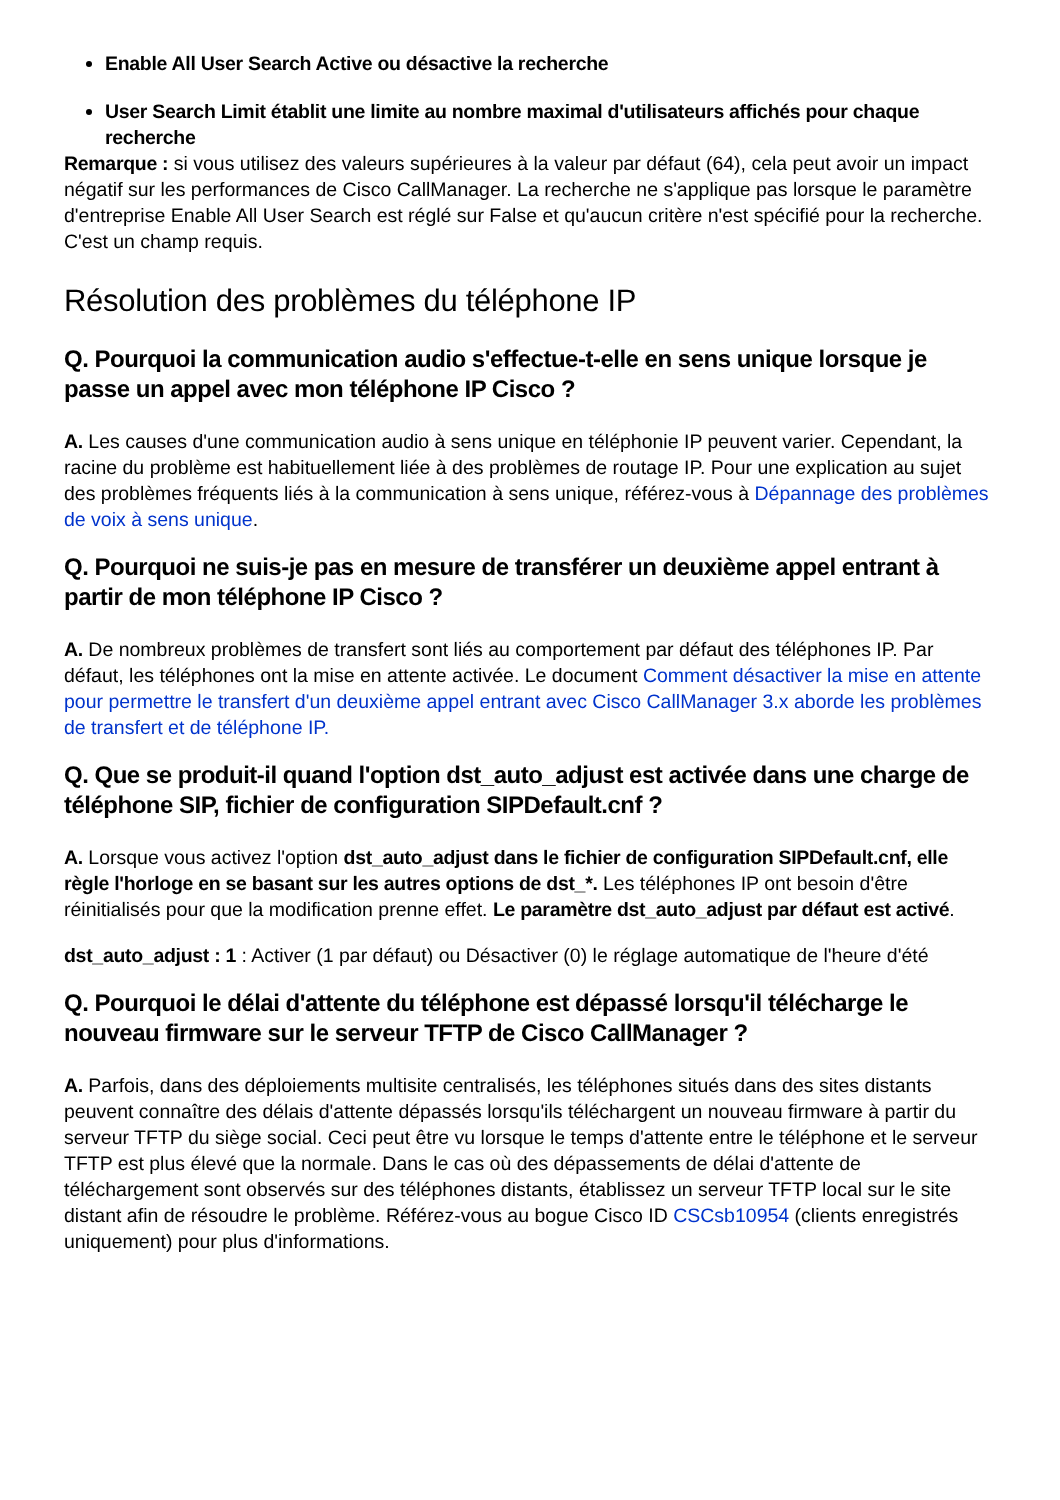Enable All User Search Active ou désactive la recherche
User Search Limit établit une limite au nombre maximal d'utilisateurs affichés pour chaque recherche
Remarque : si vous utilisez des valeurs supérieures à la valeur par défaut (64), cela peut avoir un impact négatif sur les performances de Cisco CallManager. La recherche ne s'applique pas lorsque le paramètre d'entreprise Enable All User Search est réglé sur False et qu'aucun critère n'est spécifié pour la recherche. C'est un champ requis.
Résolution des problèmes du téléphone IP
Q. Pourquoi la communication audio s'effectue-t-elle en sens unique lorsque je passe un appel avec mon téléphone IP Cisco ?
A. Les causes d'une communication audio à sens unique en téléphonie IP peuvent varier. Cependant, la racine du problème est habituellement liée à des problèmes de routage IP. Pour une explication au sujet des problèmes fréquents liés à la communication à sens unique, référez-vous à Dépannage des problèmes de voix à sens unique.
Q. Pourquoi ne suis-je pas en mesure de transférer un deuxième appel entrant à partir de mon téléphone IP Cisco ?
A. De nombreux problèmes de transfert sont liés au comportement par défaut des téléphones IP. Par défaut, les téléphones ont la mise en attente activée. Le document Comment désactiver la mise en attente pour permettre le transfert d'un deuxième appel entrant avec Cisco CallManager 3.x aborde les problèmes de transfert et de téléphone IP.
Q. Que se produit-il quand l'option dst_auto_adjust est activée dans une charge de téléphone SIP, fichier de configuration SIPDefault.cnf ?
A. Lorsque vous activez l'option dst_auto_adjust dans le fichier de configuration SIPDefault.cnf, elle règle l'horloge en se basant sur les autres options de dst_*. Les téléphones IP ont besoin d'être réinitialisés pour que la modification prenne effet. Le paramètre dst_auto_adjust par défaut est activé.
dst_auto_adjust : 1 : Activer (1 par défaut) ou Désactiver (0) le réglage automatique de l'heure d'été
Q. Pourquoi le délai d'attente du téléphone est dépassé lorsqu'il télécharge le nouveau firmware sur le serveur TFTP de Cisco CallManager ?
A. Parfois, dans des déploiements multisite centralisés, les téléphones situés dans des sites distants peuvent connaître des délais d'attente dépassés lorsqu'ils téléchargent un nouveau firmware à partir du serveur TFTP du siège social. Ceci peut être vu lorsque le temps d'attente entre le téléphone et le serveur TFTP est plus élevé que la normale. Dans le cas où des dépassements de délai d'attente de téléchargement sont observés sur des téléphones distants, établissez un serveur TFTP local sur le site distant afin de résoudre le problème. Référez-vous au bogue Cisco ID CSCsb10954 (clients enregistrés uniquement) pour plus d'informations.